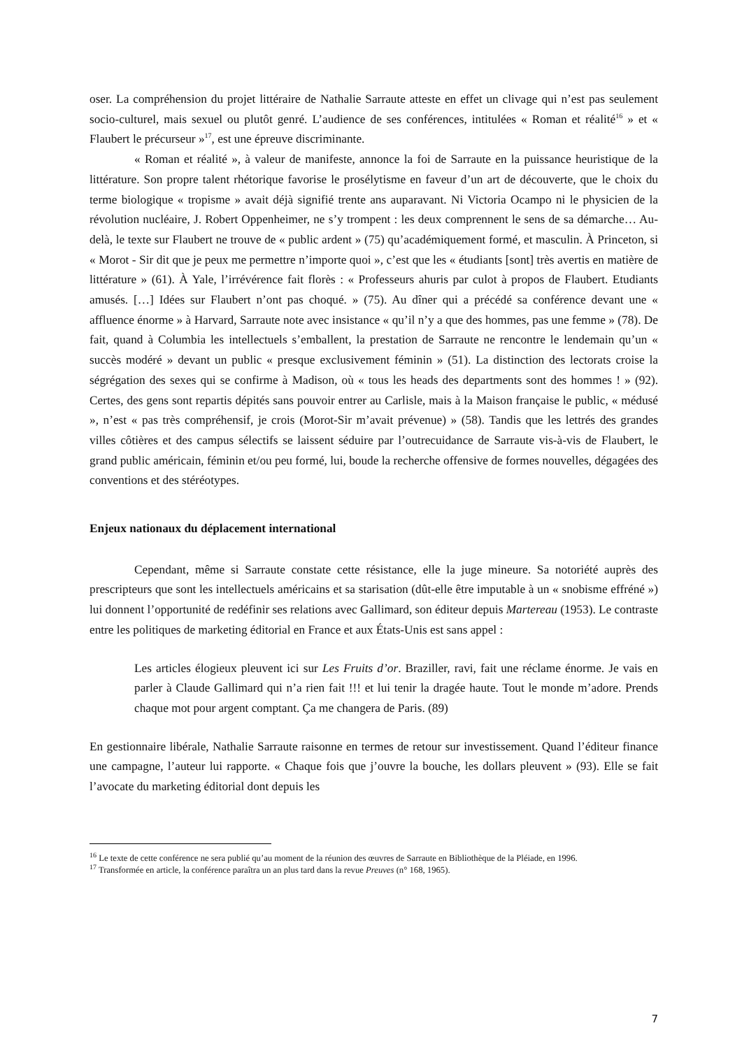oser. La compréhension du projet littéraire de Nathalie Sarraute atteste en effet un clivage qui n’est pas seulement socio-culturel, mais sexuel ou plutôt genré. L’audience de ses conférences, intitulées « Roman et réalité<sup>16</sup> » et « Flaubert le précurseur »<sup>17</sup>, est une épreuve discriminante.
« Roman et réalité », à valeur de manifeste, annonce la foi de Sarraute en la puissance heuristique de la littérature. Son propre talent rhétorique favorise le prosélytisme en faveur d’un art de découverte, que le choix du terme biologique « tropisme » avait déjà signifié trente ans auparavant. Ni Victoria Ocampo ni le physicien de la révolution nucléaire, J. Robert Oppenheimer, ne s’y trompent : les deux comprennent le sens de sa démarche… Au-delà, le texte sur Flaubert ne trouve de « public ardent » (75) qu’académiquement formé, et masculin. À Princeton, si « Morot - Sir dit que je peux me permettre n’importe quoi », c’est que les « étudiants [sont] très avertis en matière de littérature » (61). À Yale, l’irrévérence fait florès : « Professeurs ahuris par culot à propos de Flaubert. Etudiants amusés. […] Idées sur Flaubert n’ont pas choqué. » (75). Au dîner qui a précédé sa conférence devant une « affluence énorme » à Harvard, Sarraute note avec insistance « qu’il n’y a que des hommes, pas une femme » (78). De fait, quand à Columbia les intellectuels s’emballent, la prestation de Sarraute ne rencontre le lendemain qu’un « succès modéré » devant un public « presque exclusivement féminin » (51). La distinction des lectorats croise la ségrégation des sexes qui se confirme à Madison, où « tous les heads des departments sont des hommes ! » (92). Certes, des gens sont repartis dépités sans pouvoir entrer au Carlisle, mais à la Maison française le public, « médusé », n’est « pas très compréhensif, je crois (Morot-Sir m’avait prévenue) » (58). Tandis que les lettrés des grandes villes côtières et des campus sélectifs se laissent séduire par l’outrecuidance de Sarraute vis-à-vis de Flaubert, le grand public américain, féminin et/ou peu formé, lui, boude la recherche offensive de formes nouvelles, dégagées des conventions et des stéréotypes.
Enjeux nationaux du déplacement international
Cependant, même si Sarraute constate cette résistance, elle la juge mineure. Sa notoriété auprès des prescripteurs que sont les intellectuels américains et sa starisation (dût-elle être imputable à un « snobisme effréné ») lui donnent l’opportunité de redéfinir ses relations avec Gallimard, son éditeur depuis Martereau (1953). Le contraste entre les politiques de marketing éditorial en France et aux États-Unis est sans appel :
Les articles élogieux pleuvent ici sur Les Fruits d’or. Braziller, ravi, fait une réclame énorme. Je vais en parler à Claude Gallimard qui n’a rien fait !!! et lui tenir la dragée haute. Tout le monde m’adore. Prends chaque mot pour argent comptant. Ça me changera de Paris. (89)
En gestionnaire libérale, Nathalie Sarraute raisonne en termes de retour sur investissement. Quand l’éditeur finance une campagne, l’auteur lui rapporte. « Chaque fois que j’ouvre la bouche, les dollars pleuvent » (93). Elle se fait l’avocate du marketing éditorial dont depuis les
<sup>16</sup> Le texte de cette conférence ne sera publié qu’au moment de la réunion des œuvres de Sarraute en Bibliothèque de la Pléiade, en 1996.
<sup>17</sup> Transformée en article, la conférence paraîtra un an plus tard dans la revue Preuves (n° 168, 1965).
7